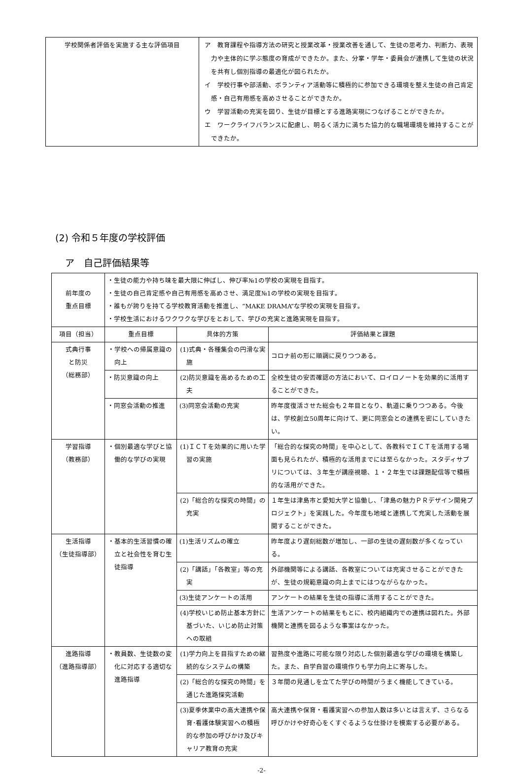| 学校関係者評価を実施する主な評価項目 | ア 教育課程や指導方法の研究と授業改革・授業改善を通して、生徒の思考力、判断力、表現力や主体的に学ぶ態度の育成ができたか。また、分掌・学年・委員会が連携して生徒の状況を共有し個別指導の最適化が図られたか。 イ 学校行事や部活動、ボランティア活動等に積極的に参加できる環境を整え生徒の自己肯定感・自己有用感を高めさせることができたか。 ウ 学習活動の充実を図り、生徒が目標とする進路実現につなげることができたか。 エ ワークライフバランスに配慮し、明るく活力に満ちた協力的な職場環境を維持することができたか。 |
(2) 令和５年度の学校評価
ア　自己評価結果等
| 前年度の 重点目標 | ・生徒の能力や持ち味を最大限に伸ばし、伸び率№1の学校の実現を目指す。 ・生徒の自己肯定感や自己有用感を高めさせ、満足度№1の学校の実現を目指す。 ・誰もが誇りを持てる学校教育活動を推進し、“MAKE DRAMA”な学校の実現を目指す。 ・学校生活におけるワクワクな学びをとおして、学びの充実と進路実現を目指す。 | | |
| 項目（担当） | 重点目標 | 具体的方策 | 評価結果と課題 |
| 式典行事 と防災 （総務部） | ・学校への帰属意識の向上 | (1)式典・各種集会の円滑な実施 | コロナ前の形に順調に戻りつつある。 |
| | ・防災意識の向上 | (2)防災意識を高めるための工夫 | 全校生徒の安否確認の方法において、ロイロノートを効果的に活用することができた。 |
| | ・同窓会活動の推進 | (3)同窓会活動の充実 | 昨年度復活させた総会も２年目となり、軌道に乗りつつある。今後は、学校創立50周年に向けて、更に同窓会との連携を密にしていきたい。 |
| 学習指導 （教務部） | ・個別最適な学びと協働的な学びの実現 | (1)ＩＣＴを効果的に用いた学習の実施 | 「総合的な探究の時間」を中心として、各教科でＩＣＴを活用する場面も見られたが、積極的な活用までには至らなかった。スタディサプリについては、３年生が講座視聴、１・２年生では課題配信等で積極的な活用ができた。 |
| | | (2)「総合的な探究の時間」の充実 | １年生は津島市と愛知大学と協働し、「津島の魅力ＰＲデザイン開発プロジェクト」を実践した。今年度も地域と連携して充実した活動を展開することができた。 |
| 生活指導 （生徒指導部） | ・基本的生活習慣の確立と社会性を育む生徒指導 | (1)生活リズムの確立 | 昨年度より遅刻総数が増加し、一部の生徒の遅刻数が多くなっている。 |
| | | (2)「講話」「各教室」等の充実 | 外部機関等による講話、各教室については充実させることができたが、生徒の規範意識の向上までにはつながらなかった。 |
| | | (3)生徒アンケートの活用 | アンケートの結果を生徒の指導に活用することができた。 |
| | | (4)学校いじめ防止基本方針に基づいた、いじめ防止対策への取組 | 生活アンケートの結果をもとに、校内組織内での連携は図れた。外部機関と連携を図るような事案はなかった。 |
| 進路指導 （進路指導部） | ・教員数、生徒数の変化に対応する適切な進路指導 | (1)学力向上を目指すための継続的なシステムの構築 | 習熟度や進路に可能な限り対応した個別最適な学びの環境を構築した。また、自学自習の環境作りも学力向上に寄与した。 |
| | | (2)「総合的な探究の時間」を通じた進路探究活動 | ３年間の見通しを立てた学びの時間がうまく機能してきている。 |
| | | (3)夏季休業中の高大連携や保育･看護体験実習への積極的な参加の呼びかけ及びキャリア教育の充実 | 高大連携や保育・看護実習への参加人数は多いとは言えず、さらなる呼びかけや好奇心をくすぐるような仕掛けを模索する必要がある。 |
-2-